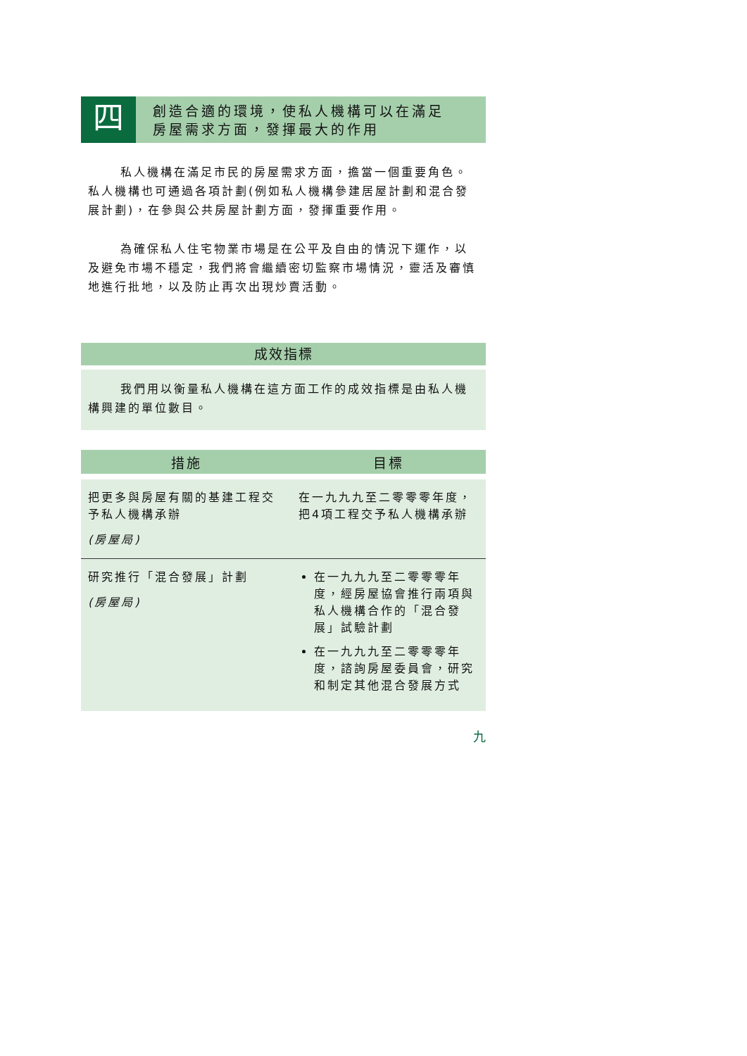四
創造合適的環境，使私人機構可以在滿足
房屋需求方面，發揮最大的作用
私人機構在滿足市民的房屋需求方面，擔當一個重要角色。私人機構也可通過各項計劃(例如私人機構參建居屋計劃和混合發展計劃)，在參與公共房屋計劃方面，發揮重要作用。
為確保私人住宅物業市場是在公平及自由的情況下運作，以及避免市場不穩定，我們將會繼續密切監察市場情況，靈活及審慎地進行批地，以及防止再次出現炒賣活動。
成效指標
我們用以衡量私人機構在這方面工作的成效指標是由私人機構興建的單位數目。
| 措施 | 目標 |
| --- | --- |
| 把更多與房屋有關的基建工程交予私人機構承辦 (房屋局) | 在一九九九至二零零零年度，把4項工程交予私人機構承辦 |
| 研究推行「混合發展」計劃 (房屋局) | 在一九九九至二零零零年度，經房屋協會推行兩項與私人機構合作的「混合發展」試驗計劃 在一九九九至二零零零年度，諮詢房屋委員會，研究和制定其他混合發展方式 |
九